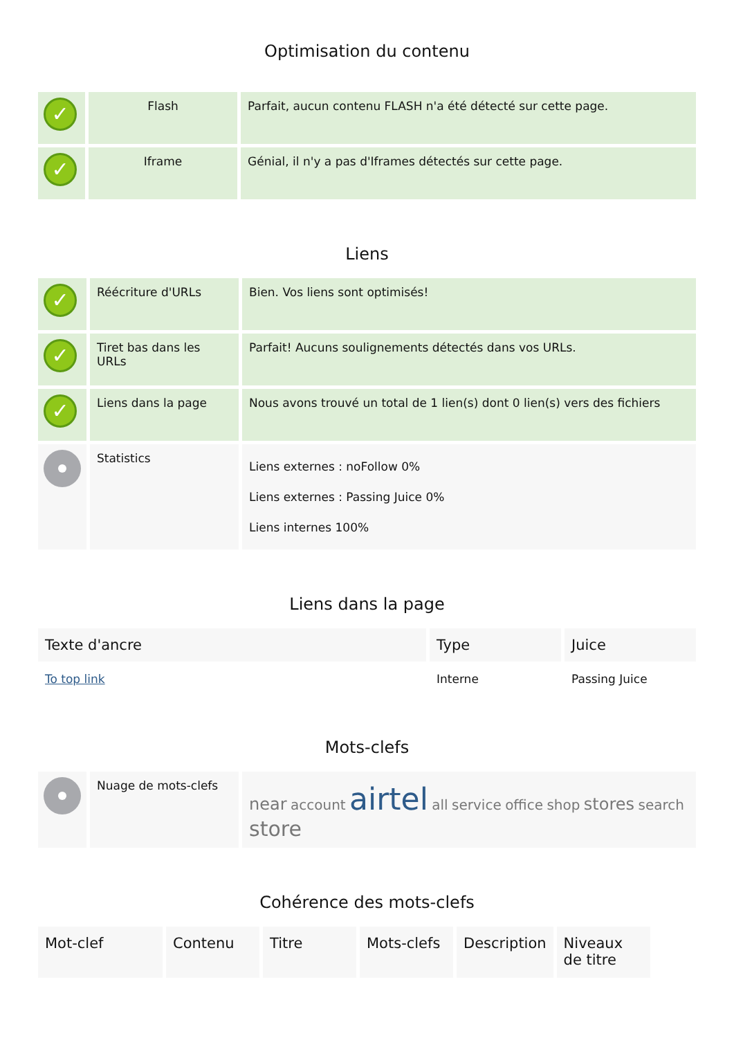Optimisation du contenu
| ✓ | Flash | Parfait, aucun contenu FLASH n'a été détecté sur cette page. |
| ✓ | Iframe | Génial, il n'y a pas d'Iframes détectés sur cette page. |
Liens
| ✓ | Réécriture d'URLs | Bien. Vos liens sont optimisés! |
| ✓ | Tiret bas dans les URLs | Parfait! Aucuns soulignements détectés dans vos URLs. |
| ✓ | Liens dans la page | Nous avons trouvé un total de 1 lien(s) dont 0 lien(s) vers des fichiers |
| | Statistics | Liens externes : noFollow 0% Liens externes : Passing Juice 0% Liens internes 100% |
Liens dans la page
| Texte d'ancre | Type | Juice |
| --- | --- | --- |
| To top link | Interne | Passing Juice |
Mots-clefs
| | Nuage de mots-clefs | near account airtel all service office shop stores search store |
Cohérence des mots-clefs
| Mot-clef | Contenu | Titre | Mots-clefs | Description | Niveaux de titre |
| --- | --- | --- | --- | --- | --- |